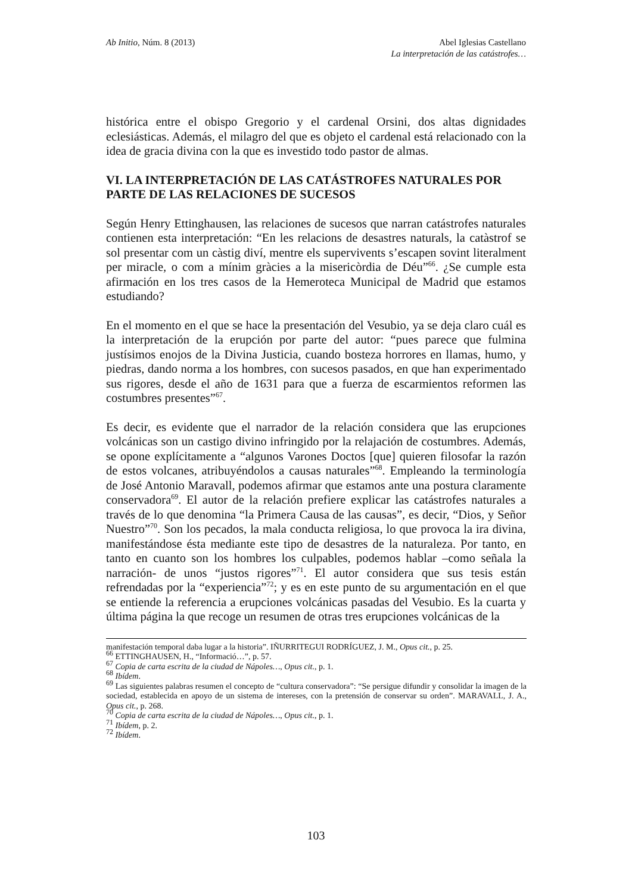Ab Initio, Núm. 8 (2013) Abel Iglesias Castellano
La interpretación de las catástrofes…
histórica entre el obispo Gregorio y el cardenal Orsini, dos altas dignidades eclesiásticas. Además, el milagro del que es objeto el cardenal está relacionado con la idea de gracia divina con la que es investido todo pastor de almas.
VI. LA INTERPRETACIÓN DE LAS CATÁSTROFES NATURALES POR PARTE DE LAS RELACIONES DE SUCESOS
Según Henry Ettinghausen, las relaciones de sucesos que narran catástrofes naturales contienen esta interpretación: “En les relacions de desastres naturals, la catàstrof se sol presentar com un càstig diví, mentre els supervivents s’escapen sovint literalment per miracle, o com a mínim gràcies a la misericòrdia de Déu”<sup>66</sup>. ¿Se cumple esta afirmación en los tres casos de la Hemeroteca Municipal de Madrid que estamos estudiando?
En el momento en el que se hace la presentación del Vesubio, ya se deja claro cuál es la interpretación de la erupción por parte del autor: “pues parece que fulmina justísimos enojos de la Divina Justicia, cuando bosteza horrores en llamas, humo, y piedras, dando norma a los hombres, con sucesos pasados, en que han experimentado sus rigores, desde el año de 1631 para que a fuerza de escarmientos reformen las costumbres presentes”<sup>67</sup>.
Es decir, es evidente que el narrador de la relación considera que las erupciones volcánicas son un castigo divino infringido por la relajación de costumbres. Además, se opone explícitamente a “algunos Varones Doctos [que] quieren filosofar la razón de estos volcanes, atribuyéndolos a causas naturales”<sup>68</sup>. Empleando la terminología de José Antonio Maravall, podemos afirmar que estamos ante una postura claramente conservadora<sup>69</sup>. El autor de la relación prefiere explicar las catástrofes naturales a través de lo que denomina “la Primera Causa de las causas”, es decir, “Dios, y Señor Nuestro”<sup>70</sup>. Son los pecados, la mala conducta religiosa, lo que provoca la ira divina, manifestándose ésta mediante este tipo de desastres de la naturaleza. Por tanto, en tanto en cuanto son los hombres los culpables, podemos hablar –como señala la narración- de unos “justos rigores”<sup>71</sup>. El autor considera que sus tesis están refrendadas por la “experiencia”<sup>72</sup>; y es en este punto de su argumentación en el que se entiende la referencia a erupciones volcánicas pasadas del Vesubio. Es la cuarta y última página la que recoge un resumen de otras tres erupciones volcánicas de la
manifestación temporal daba lugar a la historia”. IÑURRITEGUI RODRÍGUEZ, J. M., Opus cit., p. 25.
<sup>66</sup> ETTINGHAUSEN, H., “Informació…”, p. 57.
<sup>67</sup> Copia de carta escrita de la ciudad de Nápoles…, Opus cit., p. 1.
<sup>68</sup> Ibídem.
<sup>69</sup> Las siguientes palabras resumen el concepto de “cultura conservadora”: “Se persigue difundir y consolidar la imagen de la sociedad, establecida en apoyo de un sistema de intereses, con la pretensión de conservar su orden”. MARAVALL, J. A., Opus cit., p. 268.
<sup>70</sup> Copia de carta escrita de la ciudad de Nápoles…, Opus cit., p. 1.
<sup>71</sup> Ibídem, p. 2.
<sup>72</sup> Ibídem.
103